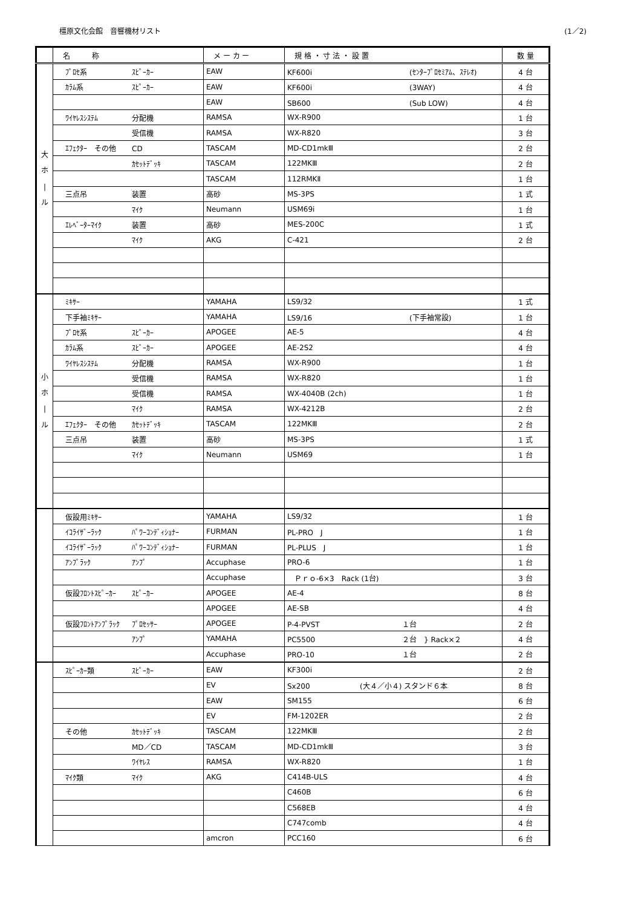橿原文化会館　音響機材リスト (1／2)
| | 名 称 | メ ー カ ー | 規 格 ・ 寸 法 ・ 設 置 | 数 量 |
| --- | --- | --- | --- | --- |
| 大 ホ / ル | ﾌﾟﾛｾ系 ｽﾋﾟｰｶｰ | EAW | KF600i (ｾﾝﾀｰﾌﾟﾛｾﾐｱﾑ、ｽﾃﾚｵ) | 4 台 |
| | ｶﾗﾑ系 ｽﾋﾟｰｶｰ | EAW | KF600i (3WAY) | 4 台 |
| | | EAW | SB600 (Sub LOW) | 4 台 |
| | ﾜｲﾔﾚｽｼｽﾃﾑ 分配機 | RAMSA | WX-R900 | 1 台 |
| | 受信機 | RAMSA | WX-R820 | 3 台 |
| | ｴﾌｪｸﾀｰ その他 CD | TASCAM | MD-CD1mkⅢ | 2 台 |
| | ｶｾｯﾄﾃﾞｯｷ | TASCAM | 122MKⅢ | 2 台 |
| | | TASCAM | 112RMKⅡ | 1 台 |
| | 三点吊 装置 | 高砂 | MS-3PS | 1 式 |
| | ﾏｲｸ | Neumann | USM69i | 1 台 |
| | ｴﾚﾍﾞｰﾀｰﾏｲｸ 装置 | 高砂 | MES-200C | 1 式 |
| | ﾏｲｸ | AKG | C-421 | 2 台 |
| 小 ホ / ル | ﾐｷｻｰ | YAMAHA | LS9/32 | 1 式 |
| | 下手袖ﾐｷｻｰ | YAMAHA | LS9/16 (下手袖常設) | 1 台 |
| | ﾌﾟﾛｾ系 ｽﾋﾟｰｶｰ | APOGEE | AE-5 | 4 台 |
| | ｶﾗﾑ系 ｽﾋﾟｰｶｰ | APOGEE | AE-2S2 | 4 台 |
| | ﾜｲﾔﾚｽｼｽﾃﾑ 分配機 | RAMSA | WX-R900 | 1 台 |
| | 受信機 | RAMSA | WX-R820 | 1 台 |
| | 受信機 | RAMSA | WX-4040B (2ch) | 1 台 |
| | ﾏｲｸ | RAMSA | WX-4212B | 2 台 |
| | ｴﾌｪｸﾀｰ その他 ｶｾｯﾄﾃﾞｯｷ | TASCAM | 122MKⅢ | 2 台 |
| | 三点吊 装置 | 高砂 | MS-3PS | 1 式 |
| | ﾏｲｸ | Neumann | USM69 | 1 台 |
| | 仮設用ﾐｷｻｰ | YAMAHA | LS9/32 | 1 台 |
| | ｲｺﾗｲｻﾞｰﾗｯｸ ﾊﾟﾜｰｺﾝﾃﾞｨｼｮﾅｰ | FURMAN | PL-PRO J | 1 台 |
| | ｲｺﾗｲｻﾞｰﾗｯｸ ﾊﾟﾜｰｺﾝﾃﾞｨｼｮﾅｰ | FURMAN | PL-PLUS J | 1 台 |
| | ｱﾝﾌﾟﾗｯｸ ｱﾝﾌﾟ | Accuphase | PRO-6 | 1 台 |
| | | Accuphase | Ｐｒｏ-6×3 Rack (1台) | 3 台 |
| | 仮設ﾌﾛﾝﾄｽﾋﾟｰｶｰ ｽﾋﾟｰｶｰ | APOGEE | AE-4 | 8 台 |
| | | APOGEE | AE-SB | 4 台 |
| | 仮設ﾌﾛﾝﾄｱﾝﾌﾟﾗｯｸ ﾌﾟﾛｾｯｻｰ | APOGEE | P-4-PVST １台 | 2 台 |
| | ｱﾝﾌﾟ | YAMAHA | PC5500 ２台 } Rack×２ | 4 台 |
| | | Accuphase | PRO-10 １台 | 2 台 |
| | ｽﾋﾟｰｶｰ類 ｽﾋﾟｰｶｰ | EAW | KF300i | 2 台 |
| | | EV | Sx200 (大４／小４) スタンド６本 | 8 台 |
| | | EAW | SM155 | 6 台 |
| | | EV | FM-1202ER | 2 台 |
| | その他 ｶｾｯﾄﾃﾞｯｷ | TASCAM | 122MKⅢ | 2 台 |
| | MD／CD | TASCAM | MD-CD1mkⅢ | 3 台 |
| | ﾜｲﾔﾚｽ | RAMSA | WX-R820 | 1 台 |
| | ﾏｲｸ類 ﾏｲｸ | AKG | C414B-ULS | 4 台 |
| | | | C460B | 6 台 |
| | | | C568EB | 4 台 |
| | | | C747comb | 4 台 |
| | | amcron | PCC160 | 6 台 |